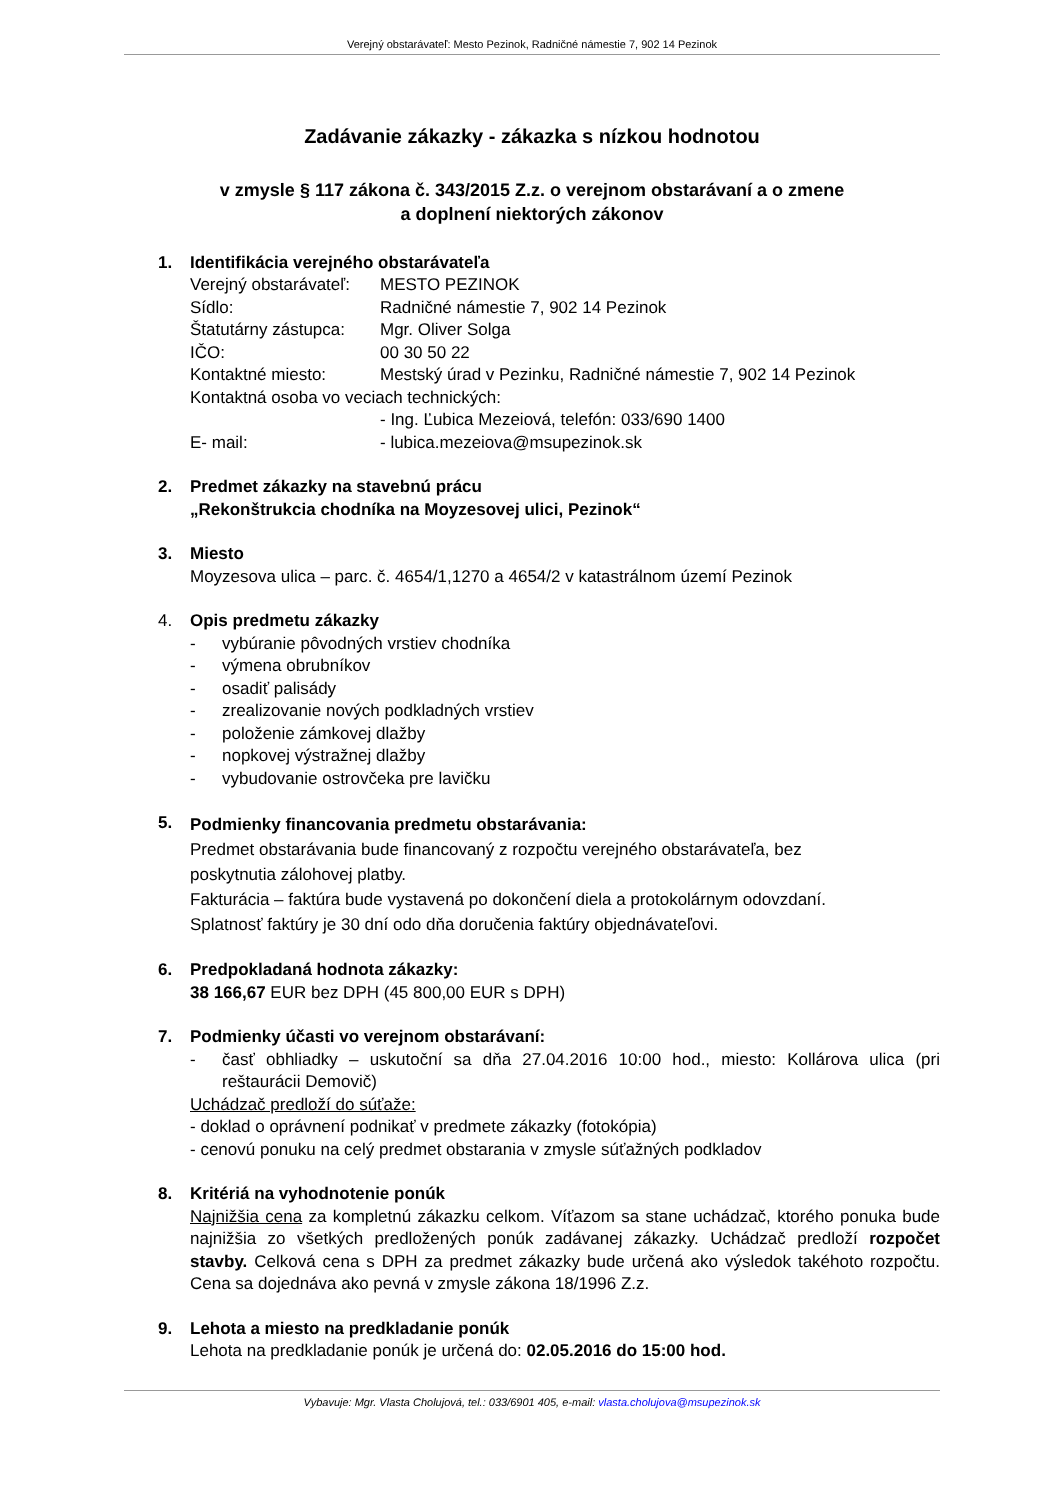Verejný obstarávateľ: Mesto Pezinok, Radničné námestie 7, 902 14 Pezinok
Zadávanie zákazky - zákazka s nízkou hodnotou
v zmysle § 117 zákona č. 343/2015 Z.z. o verejnom obstarávaní a o zmene
a doplnení niektorých zákonov
1. Identifikácia verejného obstarávateľa
Verejný obstarávateľ: MESTO PEZINOK
Sídlo: Radničné námestie 7, 902 14 Pezinok
Štatutárny zástupca: Mgr. Oliver Solga
IČO: 00 30 50 22
Kontaktné miesto: Mestský úrad v Pezinku, Radničné námestie 7, 902 14 Pezinok
Kontaktná osoba vo veciach technických:
- Ing. Ľubica Mezeiová, telefón: 033/690 1400
E- mail: - lubica.mezeiova@msupezinok.sk
2. Predmet zákazky na stavebnú prácu
„Rekonštrukcia chodníka na Moyzesovej ulici, Pezinok“
3. Miesto
Moyzesova ulica – parc. č. 4654/1,1270 a 4654/2 v katastrálnom území Pezinok
4. Opis predmetu zákazky
- vybúranie pôvodných vrstiev chodníka
- výmena obrubníkov
- osadiť palisády
- zrealizovanie nových podkladných vrstiev
- položenie zámkovej dlažby
- nopkovej výstražnej dlažby
- vybudovanie ostrovčeka pre lavičku
5.
Podmienky financovania predmetu obstarávania:
Predmet obstarávania bude financovaný z rozpočtu verejného obstarávateľa, bez
poskytnutia zálohovej platby.
Fakturácia – faktúra bude vystavená po dokončení diela a protokolárnym odovzdaní.
Splatnosť faktúry je 30 dní odo dňa doručenia faktúry objednávateľovi.
6. Predpokladaná hodnota zákazky:
38 166,67 EUR bez DPH (45 800,00 EUR s DPH)
7. Podmienky účasti vo verejnom obstarávaní:
- časť obhliadky – uskutoční sa dňa 27.04.2016 10:00 hod., miesto: Kollárova ulica (pri reštaurácii Demovič)
Uchádzač predloží do súťaže:
- doklad o oprávnení podnikať v predmete zákazky (fotokópia)
- cenovú ponuku na celý predmet obstarania v zmysle súťažných podkladov
8. Kritériá na vyhodnotenie ponúk
Najnižšia cena za kompletnú zákazku celkom. Víťazom sa stane uchádzač, ktorého ponuka bude najnižšia zo všetkých predložených ponúk zadávanej zákazky. Uchádzač predloží rozpočet stavby. Celková cena s DPH za predmet zákazky bude určená ako výsledok takéhoto rozpočtu. Cena sa dojednáva ako pevná v zmysle zákona 18/1996 Z.z.
9. Lehota a miesto na predkladanie ponúk
Lehota na predkladanie ponúk je určená do: 02.05.2016 do 15:00 hod.
Vybavuje: Mgr. Vlasta Cholujová, tel.: 033/6901 405, e-mail: vlasta.cholujova@msupezinok.sk